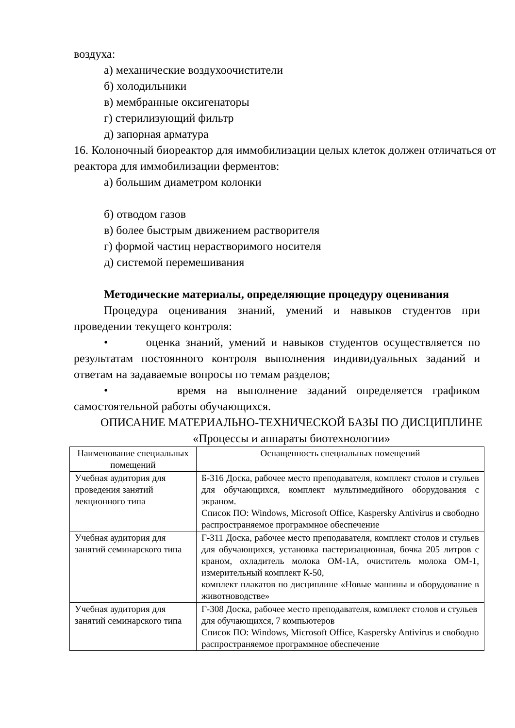воздуха:
а) механические воздухоочистители
б) холодильники
в) мембранные оксигенаторы
г) стерилизующий фильтр
д) запорная арматура
16. Колоночный биореактор для иммобилизации целых клеток должен отличаться от реактора для иммобилизации ферментов:
а) большим диаметром колонки
б) отводом газов
в) более быстрым движением растворителя
г) формой частиц нерастворимого носителя
д) системой перемешивания
Методические материалы, определяющие процедуру оценивания
Процедура оценивания знаний, умений и навыков студентов при проведении текущего контроля:
• оценка знаний, умений и навыков студентов осуществляется по результатам постоянного контроля выполнения индивидуальных заданий и ответам на задаваемые вопросы по темам разделов;
• время на выполнение заданий определяется графиком самостоятельной работы обучающихся.
ОПИСАНИЕ МАТЕРИАЛЬНО-ТЕХНИЧЕСКОЙ БАЗЫ ПО ДИСЦИПЛИНЕ
«Процессы и аппараты биотехнологии»
| Наименование специальных помещений | Оснащенность специальных помещений |
| --- | --- |
| Учебная аудитория для проведения занятий лекционного типа | Б-316 Доска, рабочее место преподавателя, комплект столов и стульев для обучающихся, комплект мультимедийного оборудования с экраном. Список ПО: Windows, Microsoft Office, Kaspersky Antivirus и свободно распространяемое программное обеспечение |
| Учебная аудитория для занятий семинарского типа | Г-311 Доска, рабочее место преподавателя, комплект столов и стульев для обучающихся, установка пастеризационная, бочка 205 литров с краном, охладитель молока ОМ-1А, очиститель молока ОМ-1, измерительный комплект К-50, комплект плакатов по дисциплине «Новые машины и оборудование в животноводстве» |
| Учебная аудитория для занятий семинарского типа | Г-308 Доска, рабочее место преподавателя, комплект столов и стульев для обучающихся, 7 компьютеров Список ПО: Windows, Microsoft Office, Kaspersky Antivirus и свободно распространяемое программное обеспечение |